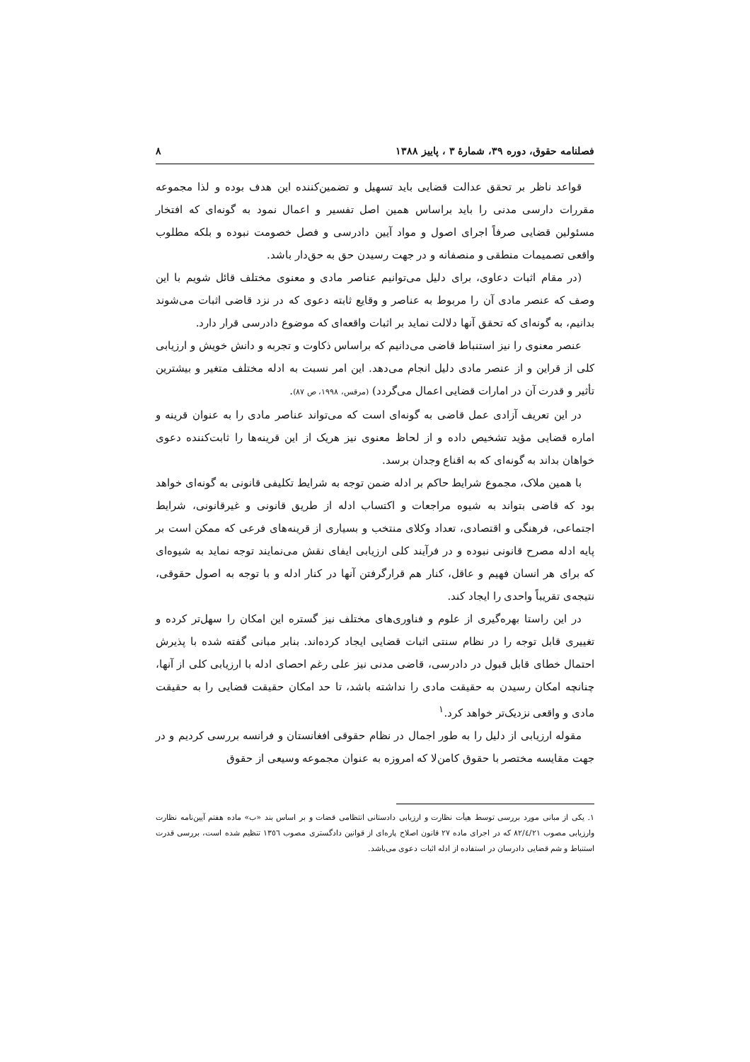فصلنامه حقوق، دوره ۳۹، شمارهٔ ۳ ، پاییز ۱۳۸۸ ۸
قواعد ناظر بر تحقق عدالت قضایی باید تسهیل و تضمین‌کننده این هدف بوده و لذا مجموعه مقررات دارسی مدنی را باید براساس همین اصل تفسیر و اعمال نمود به گونه‌ای که افتخار مسئولین قضایی صرفاً اجرای اصول و مواد آیین دادرسی و فصل خصومت نبوده و بلکه مطلوب واقعی تصمیمات منطقی و منصفانه و در جهت رسیدن حق به حق‌دار باشد.
(در مقام اثبات دعاوی، برای دلیل می‌توانیم عناصر مادی و معنوی مختلف قائل شویم با این وصف که عنصر مادی آن را مربوط به عناصر و وقایع ثابته دعوی که در نزد قاضی اثبات می‌شوند بدانیم، به گونه‌ای که تحقق آنها دلالت نماید بر اثبات واقعه‌ای که موضوع دادرسی قرار دارد.
عنصر معنوی را نیز استنباط قاضی می‌دانیم که براساس ذکاوت و تجربه و دانش خویش و ارزیابی کلی از قراین و از عنصر مادی دلیل انجام می‌دهد. این امر نسبت به ادله مختلف متغیر و بیشترین تأثیر و قدرت آن در امارات قضایی اعمال می‌گردد) (مرقس، ۱۹۹۸، ص ۸۷).
در این تعریف آزادی عمل قاضی به گونه‌ای است که می‌تواند عناصر مادی را به عنوان قرینه و اماره قضایی مؤید تشخیص داده و از لحاظ معنوی نیز هریک از این قرینه‌ها را ثابت‌کننده دعوی خواهان بداند به گونه‌ای که به اقناع وجدان برسد.
با همین ملاک، مجموع شرایط حاکم بر ادله ضمن توجه به شرایط تکلیفی قانونی به گونه‌ای خواهد بود که قاضی بتواند به شیوه مراجعات و اکتساب ادله از طریق قانونی و غیرقانونی، شرایط اجتماعی، فرهنگی و اقتصادی، تعداد وکلای منتخب و بسیاری از قرینه‌های فرعی که ممکن است بر پایه ادله مصرح قانونی نبوده و در فرآیند کلی ارزیابی ایفای نقش می‌نمایند توجه نماید به شیوه‌ای که برای هر انسان فهیم و عاقل، کنار هم قرارگرفتن آنها در کنار ادله و با توجه به اصول حقوقی، نتیجه‌ی تقریباً واحدی را ایجاد کند.
در این راستا بهره‌گیری از علوم و فناوری‌های مختلف نیز گستره این امکان را سهل‌تر کرده و تغییری قابل توجه را در نظام سنتی اثبات قضایی ایجاد کرده‌اند. بنابر مبانی گفته شده با پذیرش احتمال خطای قابل قبول در دادرسی، قاضی مدنی نیز علی رغم احصای ادله با ارزیابی کلی از آنها، چنانچه امکان رسیدن به حقیقت مادی را نداشته باشد، تا حد امکان حقیقت قضایی را به حقیقت مادی و واقعی نزدیک‌تر خواهد کرد.<sup>۱</sup>
مقوله ارزیابی از دلیل را به طور اجمال در نظام حقوقی افغانستان و فرانسه بررسی کردیم و در جهت مقایسه مختصر با حقوق کامن‌لا که امروزه به عنوان مجموعه وسیعی از حقوق
۱. یکی از مبانی مورد بررسی توسط هیأت نظارت و ارزیابی دادستانی انتظامی قضات و بر اساس بند «ب» ماده هفتم آیین‌نامه نظارت وارزیابی مصوب ۸۲/٤/۲۱ که در اجرای ماده ۲۷ قانون اصلاح پاره‌ای از قوانین دادگستری مصوب ۱۳٥٦ تنظیم شده است، بررسی قدرت استنباط و شم قضایی دادرسان در استفاده از ادله اثبات دعوی می‌باشد.